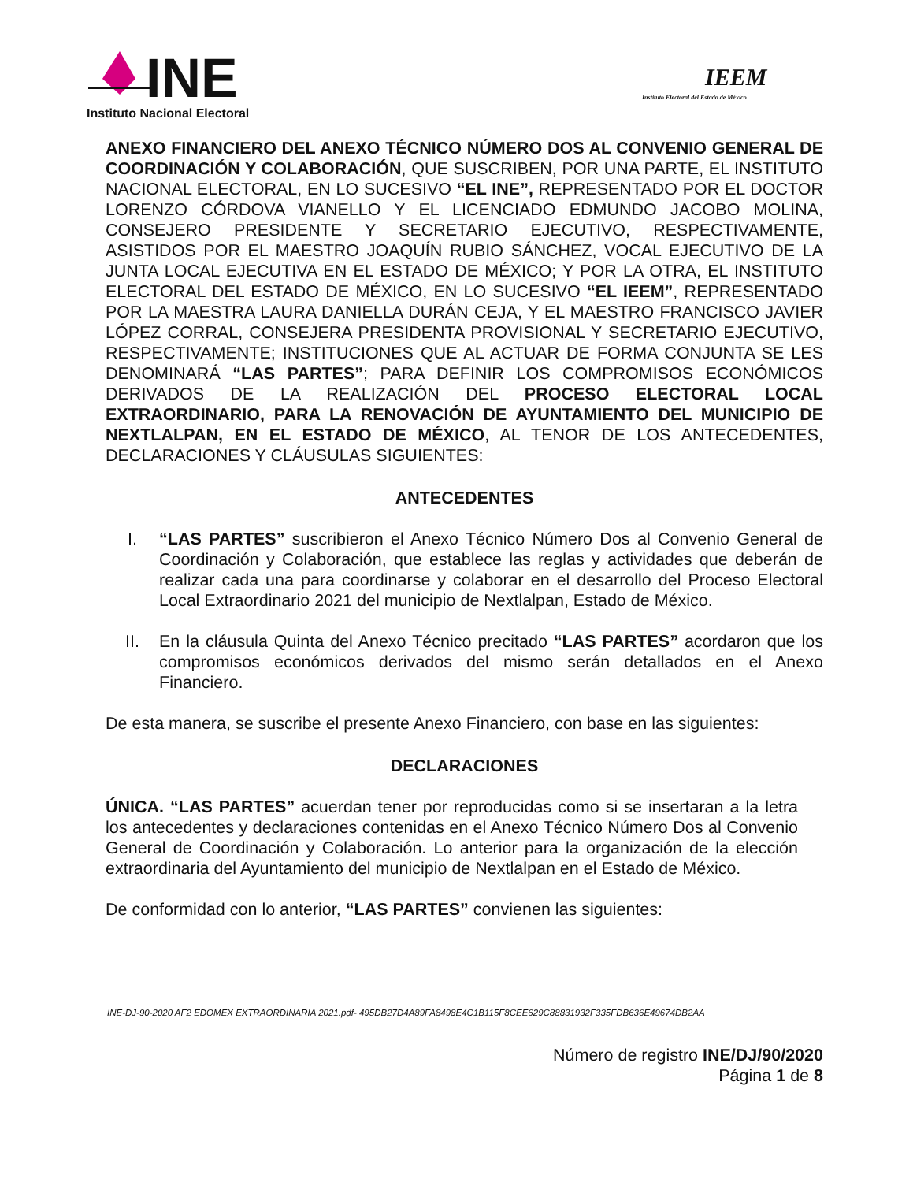INE
Instituto Nacional Electoral
IEEM
Instituto Electoral del Estado de México
ANEXO FINANCIERO DEL ANEXO TÉCNICO NÚMERO DOS AL CONVENIO GENERAL DE COORDINACIÓN Y COLABORACIÓN, QUE SUSCRIBEN, POR UNA PARTE, EL INSTITUTO NACIONAL ELECTORAL, EN LO SUCESIVO “EL INE”, REPRESENTADO POR EL DOCTOR LORENZO CÓRDOVA VIANELLO Y EL LICENCIADO EDMUNDO JACOBO MOLINA, CONSEJERO PRESIDENTE Y SECRETARIO EJECUTIVO, RESPECTIVAMENTE, ASISTIDOS POR EL MAESTRO JOAQUÍN RUBIO SÁNCHEZ, VOCAL EJECUTIVO DE LA JUNTA LOCAL EJECUTIVA EN EL ESTADO DE MÉXICO; Y POR LA OTRA, EL INSTITUTO ELECTORAL DEL ESTADO DE MÉXICO, EN LO SUCESIVO “EL IEEM”, REPRESENTADO POR LA MAESTRA LAURA DANIELLA DURÁN CEJA, Y EL MAESTRO FRANCISCO JAVIER LÓPEZ CORRAL, CONSEJERA PRESIDENTA PROVISIONAL Y SECRETARIO EJECUTIVO, RESPECTIVAMENTE; INSTITUCIONES QUE AL ACTUAR DE FORMA CONJUNTA SE LES DENOMINARÁ “LAS PARTES”; PARA DEFINIR LOS COMPROMISOS ECONÓMICOS DERIVADOS DE LA REALIZACIÓN DEL PROCESO ELECTORAL LOCAL EXTRAORDINARIO, PARA LA RENOVACIÓN DE AYUNTAMIENTO DEL MUNICIPIO DE NEXTLALPAN, EN EL ESTADO DE MÉXICO, AL TENOR DE LOS ANTECEDENTES, DECLARACIONES Y CLÁUSULAS SIGUIENTES:
ANTECEDENTES
I. “LAS PARTES” suscribieron el Anexo Técnico Número Dos al Convenio General de Coordinación y Colaboración, que establece las reglas y actividades que deberán de realizar cada una para coordinarse y colaborar en el desarrollo del Proceso Electoral Local Extraordinario 2021 del municipio de Nextlalpan, Estado de México.
II. En la cláusula Quinta del Anexo Técnico precitado “LAS PARTES” acordaron que los compromisos económicos derivados del mismo serán detallados en el Anexo Financiero.
De esta manera, se suscribe el presente Anexo Financiero, con base en las siguientes:
DECLARACIONES
ÚNICA. “LAS PARTES” acuerdan tener por reproducidas como si se insertaran a la letra los antecedentes y declaraciones contenidas en el Anexo Técnico Número Dos al Convenio General de Coordinación y Colaboración. Lo anterior para la organización de la elección extraordinaria del Ayuntamiento del municipio de Nextlalpan en el Estado de México.
De conformidad con lo anterior, “LAS PARTES” convienen las siguientes:
INE-DJ-90-2020 AF2 EDOMEX EXTRAORDINARIA 2021.pdf- 495DB27D4A89FA8498E4C1B115F8CEE629C88831932F335FDB636E49674DB2AA
Número de registro INE/DJ/90/2020
Página 1 de 8